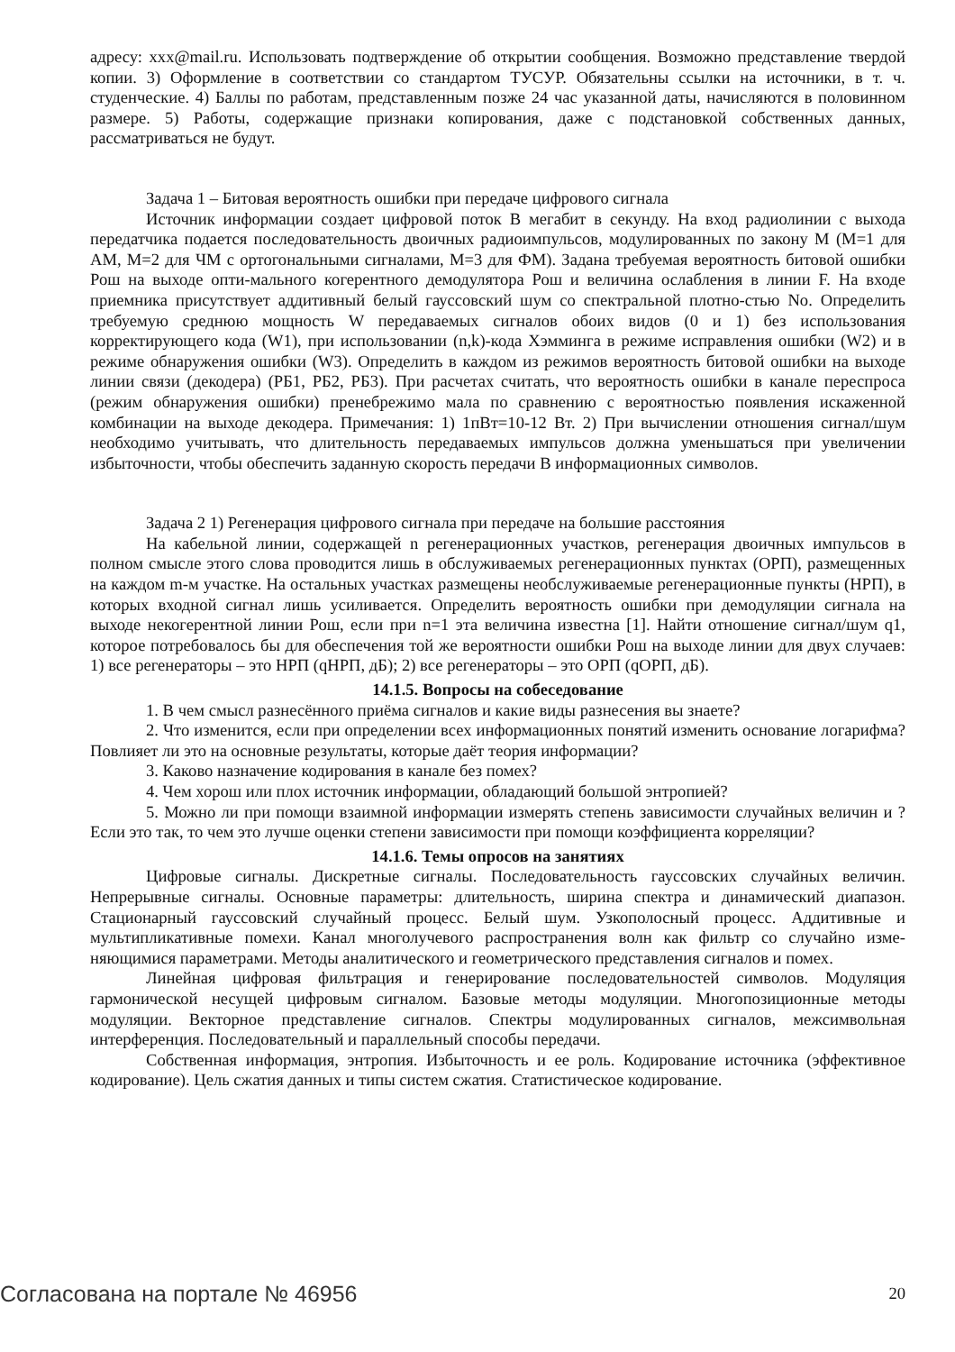адресу: xxx@mail.ru. Использовать подтверждение об открытии сообщения. Возможно представление твердой копии. 3) Оформление в соответствии со стандартом ТУСУР. Обязательны ссылки на источники, в т. ч. студенческие. 4) Баллы по работам, представленным позже 24 час указанной даты, начисляются в половинном размере. 5) Работы, содержащие признаки копирования, даже с подстановкой собственных данных, рассматриваться не будут.
Задача 1 – Битовая вероятность ошибки при передаче цифрового сигнала
Источник информации создает цифровой поток В мегабит в секунду. На вход радиолинии с выхода передатчика подается последовательность двоичных радиоимпульсов, модулированных по закону М (М=1 для АМ, М=2 для ЧМ с ортогональными сигналами, М=3 для ФМ). Задана требуемая вероятность битовой ошибки Рош на выходе опти-мального когерентного демодулятора Рош и величина ослабления в линии F. На входе приемника присутствует аддитивный белый гауссовский шум со спектральной плотно-стью No. Определить требуемую среднюю мощность W передаваемых сигналов обоих видов (0 и 1) без использования корректирующего кода (W1), при использовании (n,k)-кода Хэмминга в режиме исправления ошибки (W2) и в режиме обнаружения ошибки (W3). Определить в каждом из режимов вероятность битовой ошибки на выходе линии связи (декодера) (РБ1, РБ2, РБ3). При расчетах считать, что вероятность ошибки в канале переспроса (режим обнаружения ошибки) пренебрежимо мала по сравнению с вероятностью появления искаженной комбинации на выходе декодера. Примечания: 1) 1пВт=10-12 Вт. 2) При вычислении отношения сигнал/шум необходимо учитывать, что длительность передаваемых импульсов должна уменьшаться при увеличении избыточности, чтобы обеспечить заданную скорость передачи В информационных символов.
Задача 2 1) Регенерация цифрового сигнала при передаче на большие расстояния
На кабельной линии, содержащей n регенерационных участков, регенерация двоичных импульсов в полном смысле этого слова проводится лишь в обслуживаемых регенерационных пунктах (ОРП), размещенных на каждом m-м участке. На остальных участках размещены необслуживаемые регенерационные пункты (НРП), в которых входной сигнал лишь усиливается. Определить вероятность ошибки при демодуляции сигнала на выходе некогерентной линии Рош, если при n=1 эта величина известна [1]. Найти отношение сигнал/шум q1, которое потребовалось бы для обеспечения той же вероятности ошибки Рош на выходе линии для двух случаев: 1) все регенераторы – это НРП (qНРП, дБ); 2) все регенераторы – это ОРП (qОРП, дБ).
14.1.5. Вопросы на собеседование
1. В чем смысл разнесённого приёма сигналов и какие виды разнесения вы знаете?
2. Что изменится, если при определении всех информационных понятий изменить основание логарифма? Повлияет ли это на основные результаты, которые даёт теория информации?
3. Каково назначение кодирования в канале без помех?
4. Чем хорош или плох источник информации, обладающий большой энтропией?
5. Можно ли при помощи взаимной информации измерять степень зависимости случайных величин и ? Если это так, то чем это лучше оценки степени зависимости при помощи коэффициента корреляции?
14.1.6. Темы опросов на занятиях
Цифровые сигналы. Дискретные сигналы. Последовательность гауссовских случайных величин. Непрерывные сигналы. Основные параметры: длительность, ширина спектра и динамический диапазон. Стационарный гауссовский случайный процесс. Белый шум. Узкополосный процесс. Аддитивные и мультипликативные помехи. Канал многолучевого распространения волн как фильтр со случайно изме-няющимися параметрами. Методы аналитического и геометрического представления сигналов и помех.
Линейная цифровая фильтрация и генерирование последовательностей символов. Модуляция гармонической несущей цифровым сигналом. Базовые методы модуляции. Многопозиционные методы модуляции. Векторное представление сигналов. Спектры модулированных сигналов, межсимвольная интерференция. Последовательный и параллельный способы передачи.
Собственная информация, энтропия. Избыточность и ее роль. Кодирование источника (эффективное кодирование). Цель сжатия данных и типы систем сжатия. Статистическое кодирование.
Согласована на портале № 46956 20